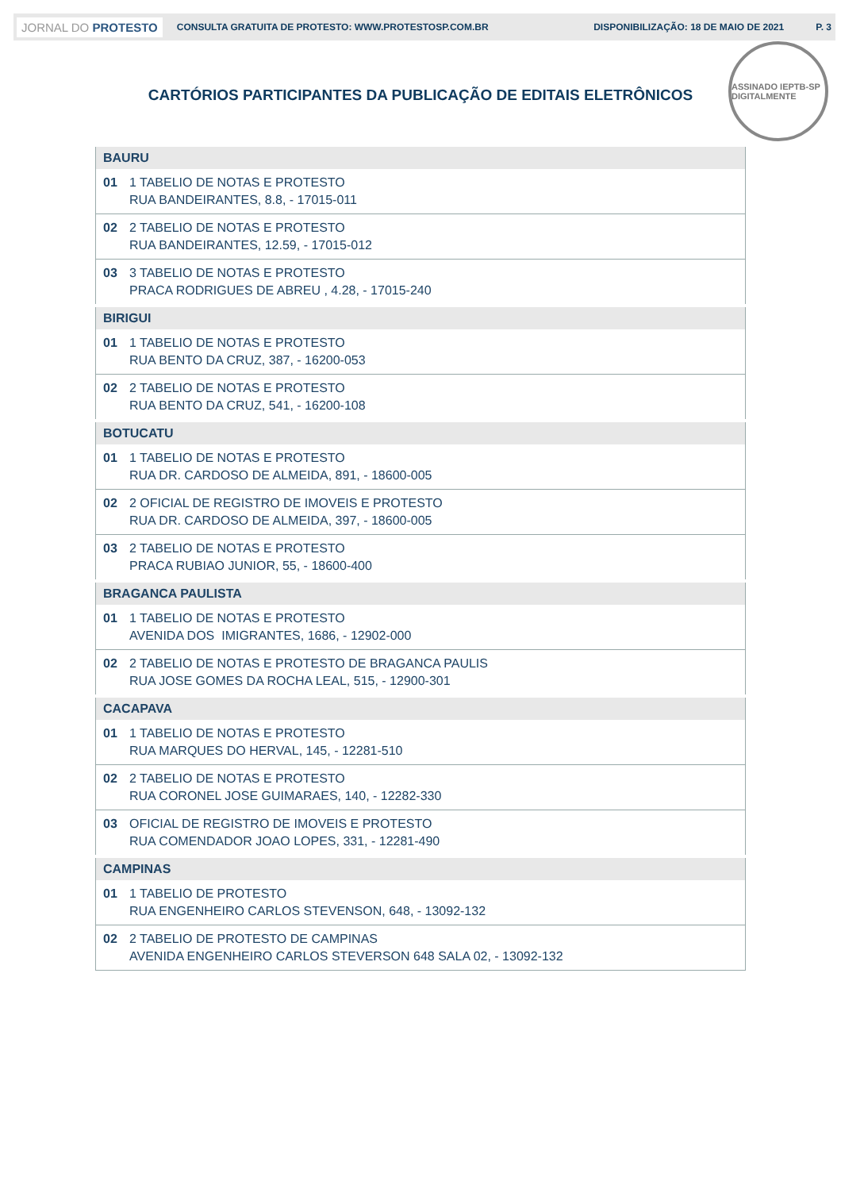JORNAL DO PROTESTO CONSULTA GRATUITA DE PROTESTO: WWW.PROTESTOSP.COM.BR DISPONIBILIZAÇÃO: 18 DE MAIO DE 2021 P. 3
ASSINADO IEPTB-SP DIGITALMENTE
CARTÓRIOS PARTICIPANTES DA PUBLICAÇÃO DE EDITAIS ELETRÔNICOS
| BAURU | |
| 01 | 1 TABELIO DE NOTAS E PROTESTO |
| | RUA BANDEIRANTES, 8.8, - 17015-011 |
| 02 | 2 TABELIO DE NOTAS E PROTESTO |
| | RUA BANDEIRANTES, 12.59, - 17015-012 |
| 03 | 3 TABELIO DE NOTAS E PROTESTO |
| | PRACA RODRIGUES DE ABREU , 4.28, - 17015-240 |
| BIRIGUI | |
| 01 | 1 TABELIO DE NOTAS E PROTESTO |
| | RUA BENTO DA CRUZ, 387, - 16200-053 |
| 02 | 2 TABELIO DE NOTAS E PROTESTO |
| | RUA BENTO DA CRUZ, 541, - 16200-108 |
| BOTUCATU | |
| 01 | 1 TABELIO DE NOTAS E PROTESTO |
| | RUA DR. CARDOSO DE ALMEIDA, 891, - 18600-005 |
| 02 | 2 OFICIAL DE REGISTRO DE IMOVEIS E PROTESTO |
| | RUA DR. CARDOSO DE ALMEIDA, 397, - 18600-005 |
| 03 | 2 TABELIO DE NOTAS E PROTESTO |
| | PRACA RUBIAO JUNIOR, 55, - 18600-400 |
| BRAGANCA PAULISTA | |
| 01 | 1 TABELIO DE NOTAS E PROTESTO |
| | AVENIDA DOS IMIGRANTES, 1686, - 12902-000 |
| 02 | 2 TABELIO DE NOTAS E PROTESTO DE BRAGANCA PAULIS |
| | RUA JOSE GOMES DA ROCHA LEAL, 515, - 12900-301 |
| CACAPAVA | |
| 01 | 1 TABELIO DE NOTAS E PROTESTO |
| | RUA MARQUES DO HERVAL, 145, - 12281-510 |
| 02 | 2 TABELIO DE NOTAS E PROTESTO |
| | RUA CORONEL JOSE GUIMARAES, 140, - 12282-330 |
| 03 | OFICIAL DE REGISTRO DE IMOVEIS E PROTESTO |
| | RUA COMENDADOR JOAO LOPES, 331, - 12281-490 |
| CAMPINAS | |
| 01 | 1 TABELIO DE PROTESTO |
| | RUA ENGENHEIRO CARLOS STEVENSON, 648, - 13092-132 |
| 02 | 2 TABELIO DE PROTESTO DE CAMPINAS |
| | AVENIDA ENGENHEIRO CARLOS STEVERSON 648 SALA 02, - 13092-132 |